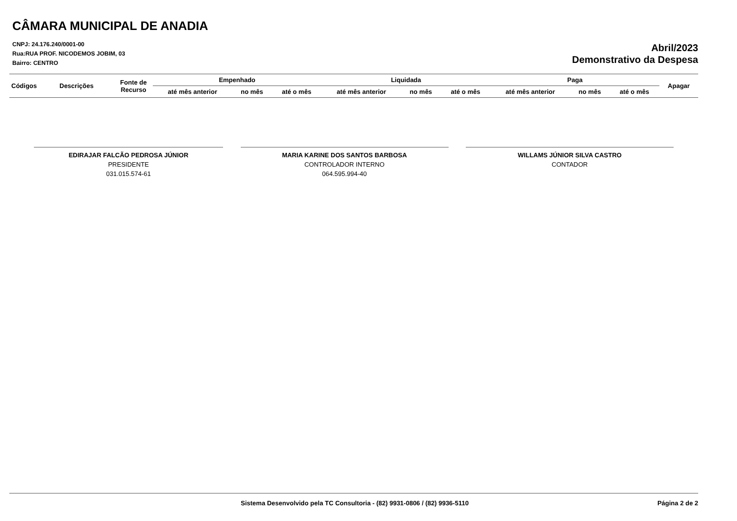CÂMARA MUNICIPAL DE ANADIA
CNPJ: 24.176.240/0001-00
Rua:RUA PROF. NICODEMOS JOBIM, 03
Bairro: CENTRO
Abril/2023
Demonstrativo da Despesa
| Códigos | Descrições | Fonte de Recurso | Empenhado | | | Liquidada | | | Paga | | | Apagar |
| --- | --- | --- | --- | --- | --- | --- | --- | --- | --- | --- | --- | --- |
| | | | até mês anterior | no mês | até o mês | até mês anterior | no mês | até o mês | até mês anterior | no mês | até o mês | |
EDIRAJAR FALCÃO PEDROSA JÚNIOR
PRESIDENTE
031.015.574-61
MARIA KARINE DOS SANTOS BARBOSA
CONTROLADOR INTERNO
064.595.994-40
WILLAMS JÚNIOR SILVA CASTRO
CONTADOR
Sistema Desenvolvido pela TC Consultoria - (82) 9931-0806 / (82) 9936-5110 Página 2 de 2